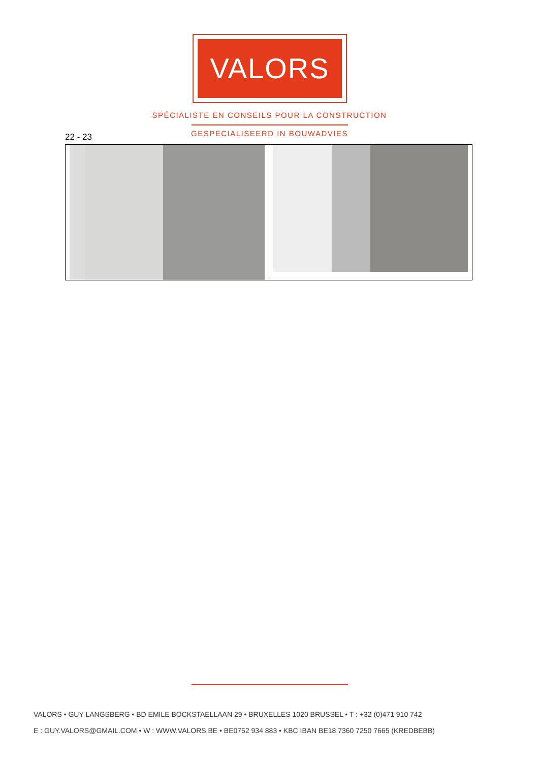VALORS
SPÉCIALISTE EN CONSEILS POUR LA CONSTRUCTION
GESPECIALISEERD IN BOUWADVIES 22 - 23
VALORS • GUY LANGSBERG • BD EMILE BOCKSTAELLAAN 29 • BRUXELLES 1020 BRUSSEL • T : +32 (0)471 910 742
E : GUY.VALORS@GMAIL.COM • W : WWW.VALORS.BE • BE0752 934 883 • KBC IBAN BE18 7360 7250 7665 (KREDBEBB)